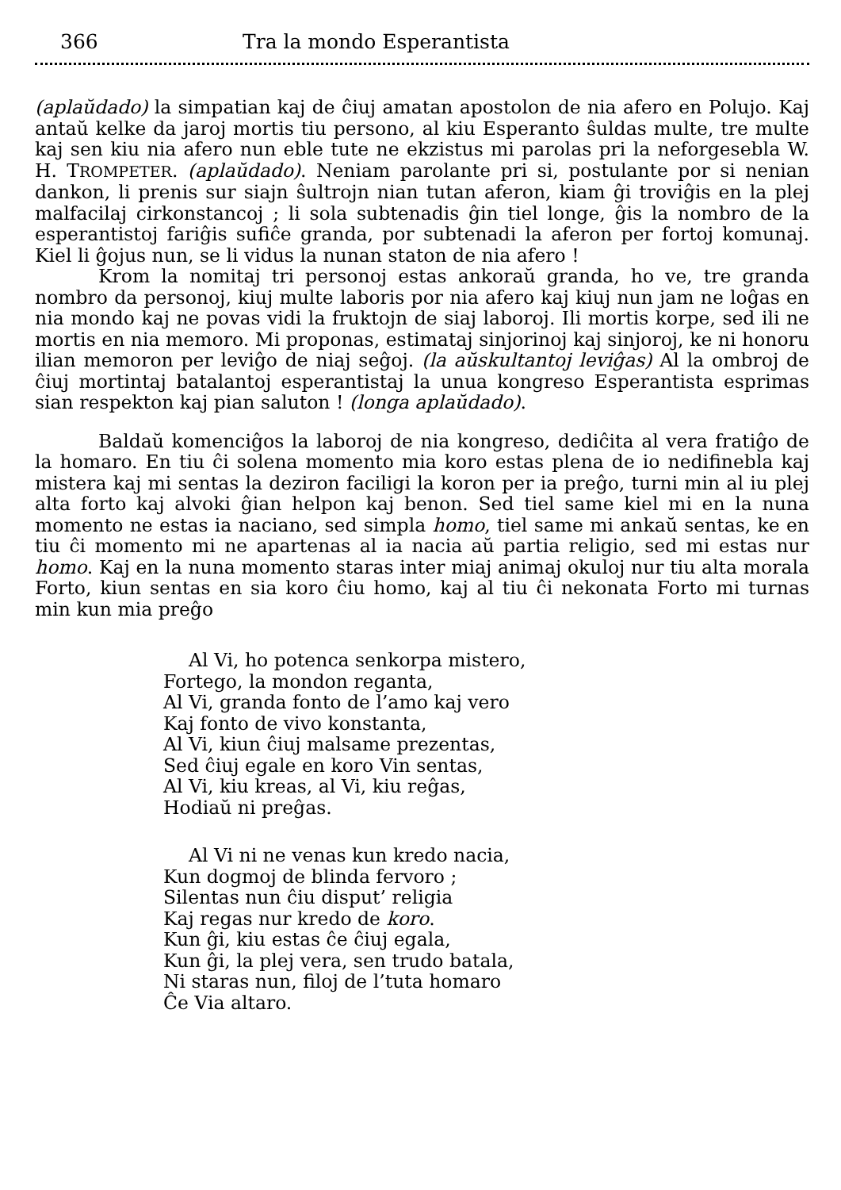366 Tra la mondo Esperantista
(aplaŭdado) la simpatian kaj de ĉiuj amatan apostolon de nia afero en Polujo. Kaj antaŭ kelke da jaroj mortis tiu persono, al kiu Esperanto ŝuldas multe, tre multe kaj sen kiu nia afero nun eble tute ne ekzistus mi parolas pri la neforgesebla W. H. TROMPETER. (aplaŭdado). Neniam parolante pri si, postulante por si nenian dankon, li prenis sur siajn ŝultrojn nian tutan aferon, kiam ĝi troviĝis en la plej malfacilaj cirkonstancoj ; li sola subtenadis ĝin tiel longe, ĝis la nombro de la esperantistoj fariĝis sufiĉe granda, por subtenadi la aferon per fortoj komunaj. Kiel li ĝojus nun, se li vidus la nunan staton de nia afero !
Krom la nomitaj tri personoj estas ankoraŭ granda, ho ve, tre granda nombro da personoj, kiuj multe laboris por nia afero kaj kiuj nun jam ne loĝas en nia mondo kaj ne povas vidi la fruktojn de siaj laboroj. Ili mortis korpe, sed ili ne mortis en nia memoro. Mi proponas, estimataj sinjorinoj kaj sinjoroj, ke ni honoru ilian memoron per leviĝo de niaj seĝoj. (la aŭskultantoj leviĝas) Al la ombroj de ĉiuj mortintaj batalantoj esperantistaj la unua kongreso Esperantista esprimas sian respekton kaj pian saluton ! (longa aplaŭdado).
Baldaŭ komenciĝos la laboroj de nia kongreso, dediĉita al vera fratiĝo de la homaro. En tiu ĉi solena momento mia koro estas plena de io nedifinebla kaj mistera kaj mi sentas la deziron faciligi la koron per ia preĝo, turni min al iu plej alta forto kaj alvoki ĝian helpon kaj benon. Sed tiel same kiel mi en la nuna momento ne estas ia naciano, sed simpla homo, tiel same mi ankaŭ sentas, ke en tiu ĉi momento mi ne apartenas al ia nacia aŭ partia religio, sed mi estas nur homo. Kaj en la nuna momento staras inter miaj animaj okuloj nur tiu alta morala Forto, kiun sentas en sia koro ĉiu homo, kaj al tiu ĉi nekonata Forto mi turnas min kun mia preĝo
Al Vi, ho potenca senkorpa mistero,
Fortego, la mondon reganta,
Al Vi, granda fonto de l’amo kaj vero
Kaj fonto de vivo konstanta,
Al Vi, kiun ĉiuj malsame prezentas,
Sed ĉiuj egale en koro Vin sentas,
Al Vi, kiu kreas, al Vi, kiu reĝas,
Hodiaŭ ni preĝas.
Al Vi ni ne venas kun kredo nacia,
Kun dogmoj de blinda fervoro ;
Silentas nun ĉiu disput’ religia
Kaj regas nur kredo de koro.
Kun ĝi, kiu estas ĉe ĉiuj egala,
Kun ĝi, la plej vera, sen trudo batala,
Ni staras nun, filoj de l’tuta homaro
Ĉe Via altaro.